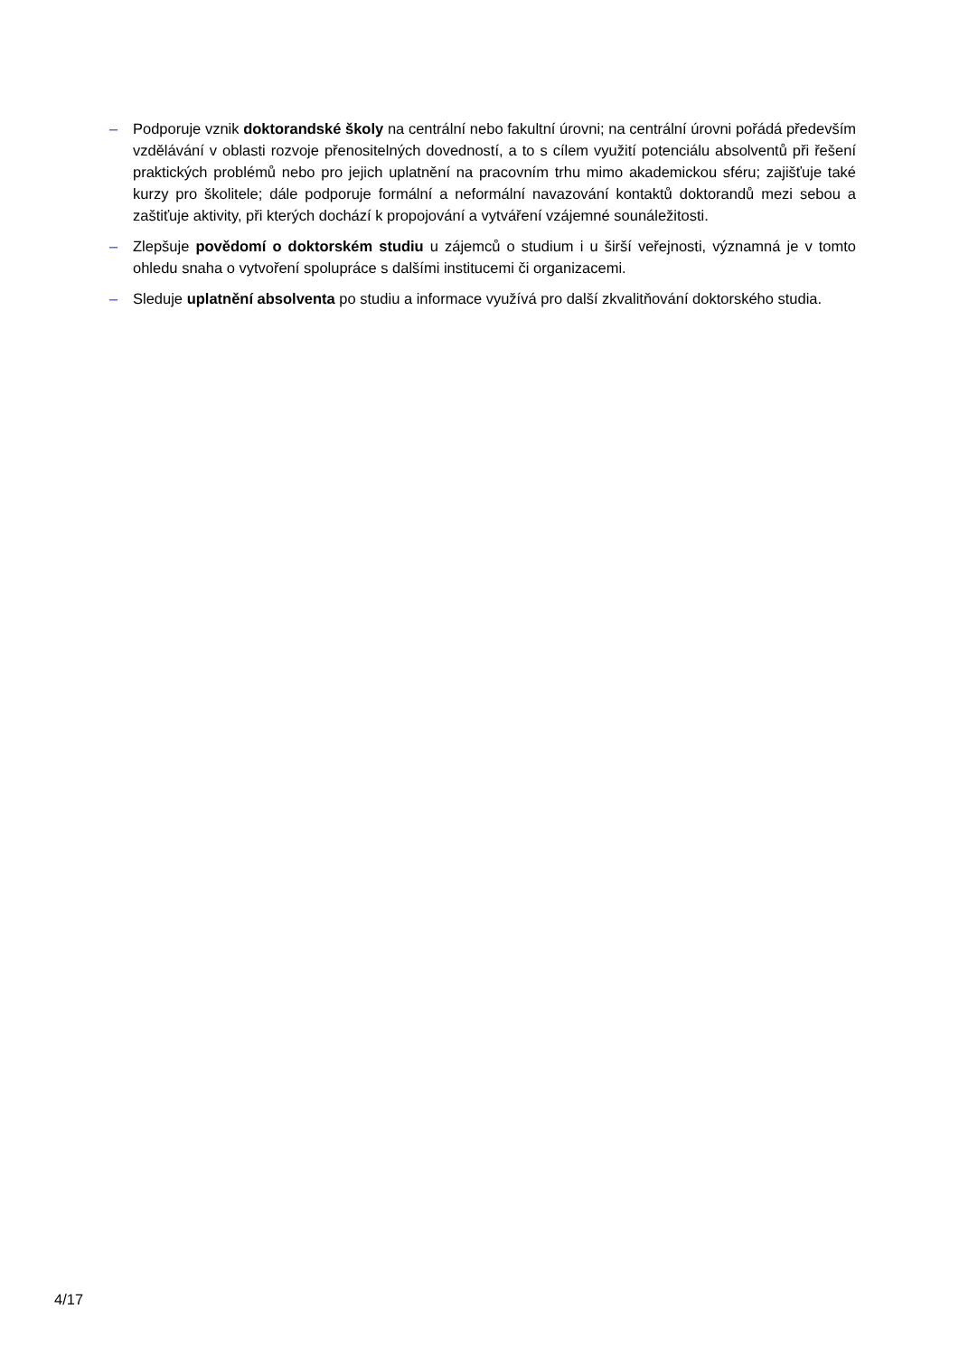– Podporuje vznik doktorandské školy na centrální nebo fakultní úrovni; na centrální úrovni pořádá především vzdělávání v oblasti rozvoje přenositelných dovedností, a to s cílem využití potenciálu absolventů při řešení praktických problémů nebo pro jejich uplatnění na pracovním trhu mimo akademickou sféru; zajišťuje také kurzy pro školitele; dále podporuje formální a neformální navazování kontaktů doktorandů mezi sebou a zaštiťuje aktivity, při kterých dochází k propojování a vytváření vzájemné sounáležitosti.
– Zlepšuje povědomí o doktorském studiu u zájemců o studium i u širší veřejnosti, významná je v tomto ohledu snaha o vytvoření spolupráce s dalšími institucemi či organizacemi.
– Sleduje uplatnění absolventa po studiu a informace využívá pro další zkvalitňování doktorského studia.
4/17